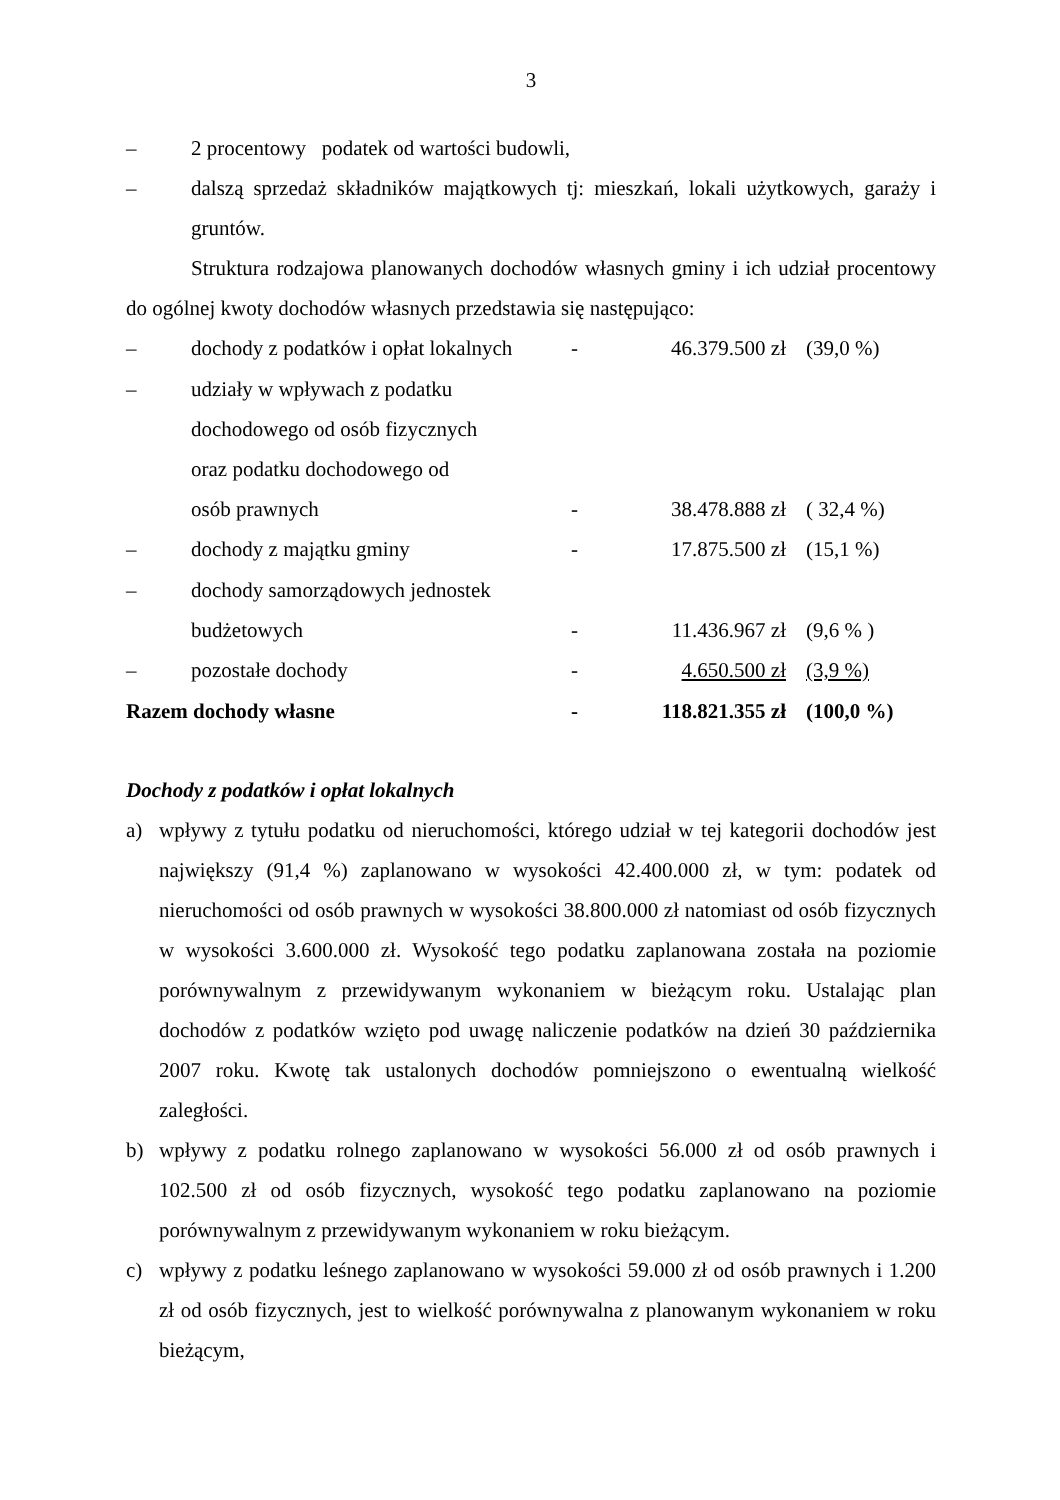3
– 2 procentowy podatek od wartości budowli,
– dalszą sprzedaż składników majątkowych tj: mieszkań, lokali użytkowych, garaży i gruntów.
Struktura rodzajowa planowanych dochodów własnych gminy i ich udział procentowy do ogólnej kwoty dochodów własnych przedstawia się następująco:
| – | dochody z podatków i opłat lokalnych | - | 46.379.500 zł | (39,0 %) |
| – | udziały w wpływach z podatku dochodowego od osób fizycznych oraz podatku dochodowego od osób prawnych | - | 38.478.888 zł | ( 32,4 %) |
| – | dochody z majątku gminy | - | 17.875.500 zł | (15,1 %) |
| – | dochody samorządowych jednostek budżetowych | - | 11.436.967 zł | (9,6 % ) |
| – | pozostałe dochody | - | 4.650.500 zł | (3,9 %) |
| Razem dochody własne | | - | 118.821.355 zł | (100,0 %) |
Dochody z podatków i opłat lokalnych
a) wpływy z tytułu podatku od nieruchomości, którego udział w tej kategorii dochodów jest największy (91,4 %) zaplanowano w wysokości 42.400.000 zł, w tym: podatek od nieruchomości od osób prawnych w wysokości 38.800.000 zł natomiast od osób fizycznych w wysokości 3.600.000 zł. Wysokość tego podatku zaplanowana została na poziomie porównywalnym z przewidywanym wykonaniem w bieżącym roku. Ustalając plan dochodów z podatków wzięto pod uwagę naliczenie podatków na dzień 30 października 2007 roku. Kwotę tak ustalonych dochodów pomniejszono o ewentualną wielkość zaległości.
b) wpływy z podatku rolnego zaplanowano w wysokości 56.000 zł od osób prawnych i 102.500 zł od osób fizycznych, wysokość tego podatku zaplanowano na poziomie porównywalnym z przewidywanym wykonaniem w roku bieżącym.
c) wpływy z podatku leśnego zaplanowano w wysokości 59.000 zł od osób prawnych i 1.200 zł od osób fizycznych, jest to wielkość porównywalna z planowanym wykonaniem w roku bieżącym,